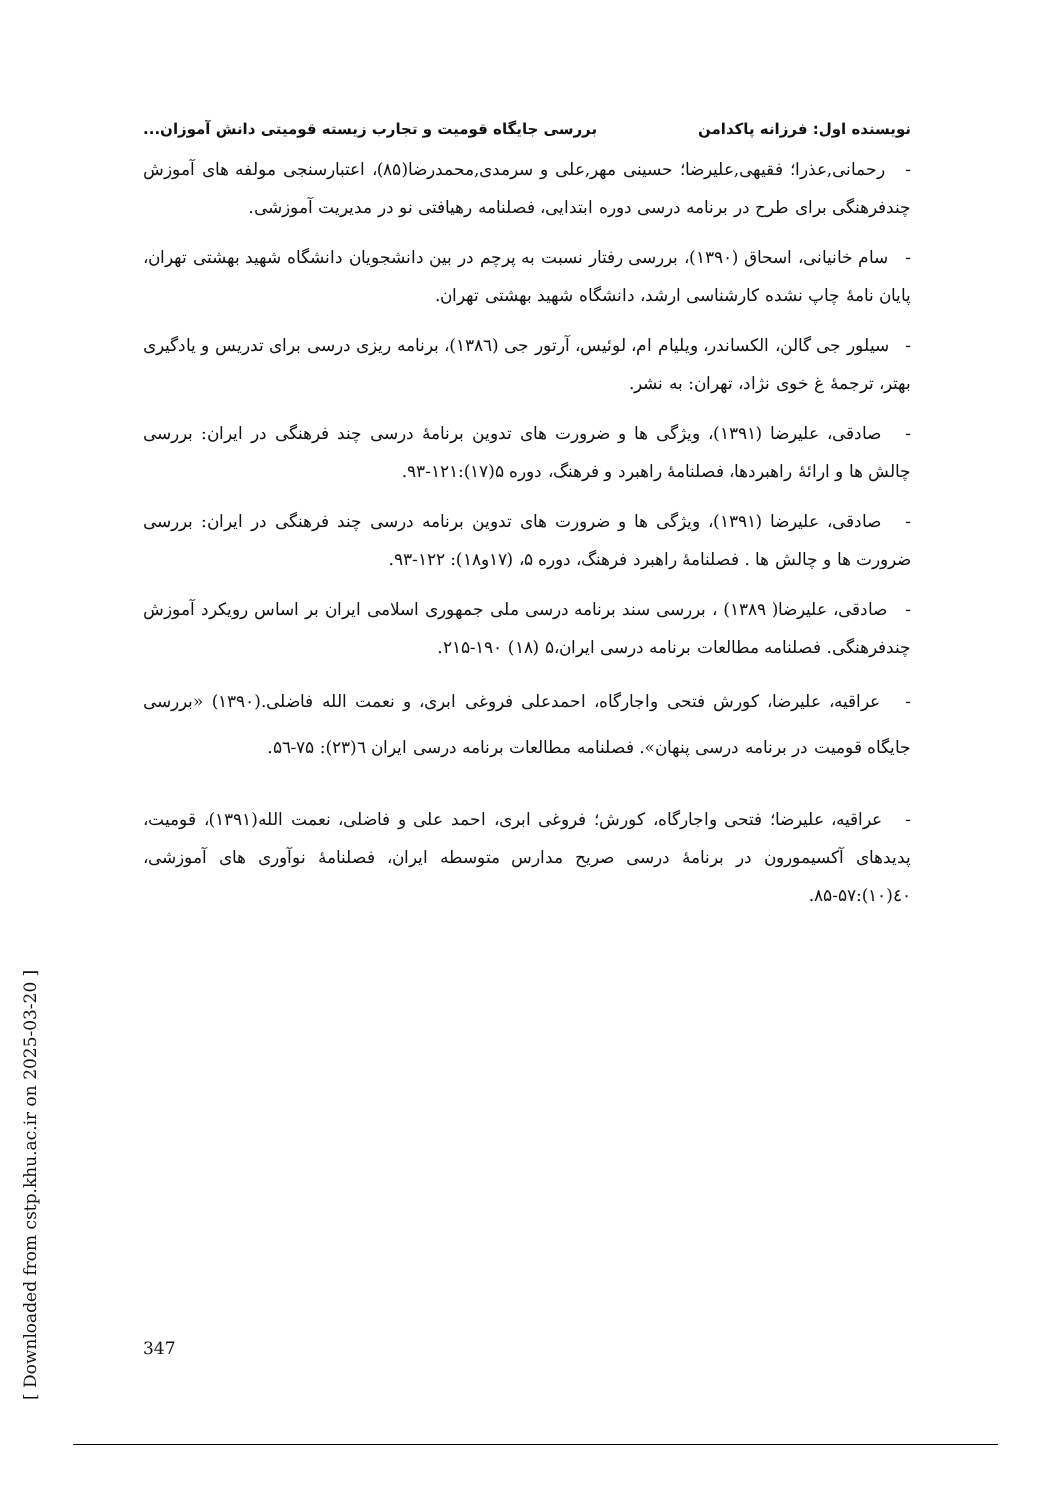نویسنده اول: فرزانه پاکدامن بررسی جایگاه قومیت و تجارب زیسته قومیتی دانش آموزان...
- رحمانی,عذرا؛ فقیهی,علیرضا؛ حسینی مهر,علی و سرمدی,محمدرضا(۸۵)، اعتبارسنجی مولفه های آموزش چندفرهنگی برای طرح در برنامه درسی دوره ابتدایی، فصلنامه رهیافتی نو در مدیریت آموزشی.
- سام خانیانی، اسحاق (۱۳۹۰)، بررسی رفتار نسبت به پرچم در بین دانشجویان دانشگاه شهید بهشتی تهران، پایان نامهٔ چاپ نشده کارشناسی ارشد، دانشگاه شهید بهشتی تهران.
- سیلور جی گالن، الکساندر، ویلیام ام، لوئیس، آرتور جی (۱۳۸٦)، برنامه ریزی درسی برای تدریس و یادگیری بهتر، ترجمهٔ غ خوی نژاد، تهران: به نشر.
- صادقی، علیرضا (۱۳۹۱)، ویژگی ها و ضرورت های تدوین برنامهٔ درسی چند فرهنگی در ایران: بررسی چالش ها و ارائهٔ راهبردها، فصلنامهٔ راهبرد و فرهنگ، دوره ۵(۱۷):۱۲۱-۹۳.
- صادقی، علیرضا (۱۳۹۱)، ویژگی ها و ضرورت های تدوین برنامه درسی چند فرهنگی در ایران: بررسی ضرورت ها و چالش ها . فصلنامهٔ راهبرد فرهنگ، دوره ۵، (۱۷و۱۸): ۱۲۲-۹۳.
- صادقی، علیرضا( ۱۳۸۹) ، بررسی سند برنامه درسی ملی جمهوری اسلامی ایران بر اساس رویکرد آموزش چندفرهنگی. فصلنامه مطالعات برنامه درسی ایران،۵ (۱۸) ۱۹۰-۲۱۵.
- عراقیه، علیرضا، کورش فتحی واجارگاه، احمدعلی فروغی ابری، و نعمت الله فاضلی.(۱۳۹۰) «بررسی جایگاه قومیت در برنامه درسی پنهان». فصلنامه مطالعات برنامه درسی ایران ٦(۲۳): ۷۵-۵٦.
- عراقیه، علیرضا؛ فتحی واجارگاه، کورش؛ فروغی ابری، احمد علی و فاضلی، نعمت الله(۱۳۹۱)، قومیت، پدیدهای آکسیمورون در برنامهٔ درسی صریح مدارس متوسطه ایران، فصلنامهٔ نوآوری های آموزشی، ٤۰(۱۰):۵۷-۸۵.
[ Downloaded from cstp.khu.ac.ir on 2025-03-20 ]
347